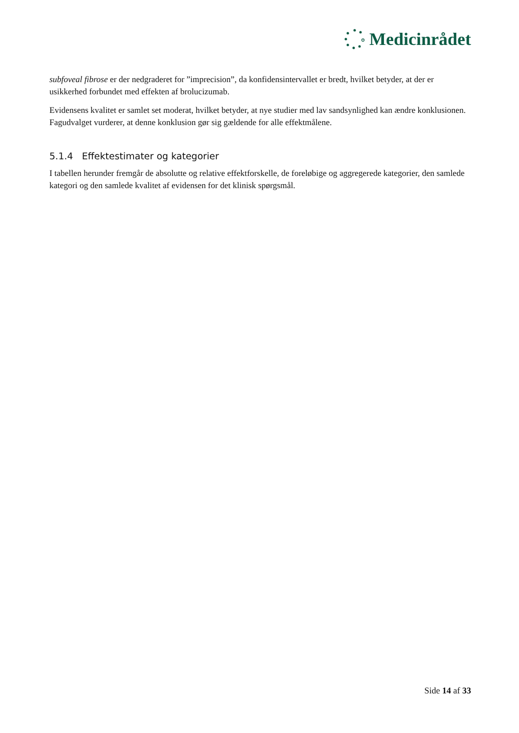Medicinrådet
subfoveal fibrose er der nedgraderet for ”imprecision”, da konfidensintervallet er bredt, hvilket betyder, at der er usikkerhed forbundet med effekten af brolucizumab.
Evidensens kvalitet er samlet set moderat, hvilket betyder, at nye studier med lav sandsynlighed kan ændre konklusionen. Fagudvalget vurderer, at denne konklusion gør sig gældende for alle effektmålene.
5.1.4 Effektestimater og kategorier
I tabellen herunder fremgår de absolutte og relative effektforskelle, de foreløbige og aggregerede kategorier, den samlede kategori og den samlede kvalitet af evidensen for det klinisk spørgsmål.
Side 14 af 33